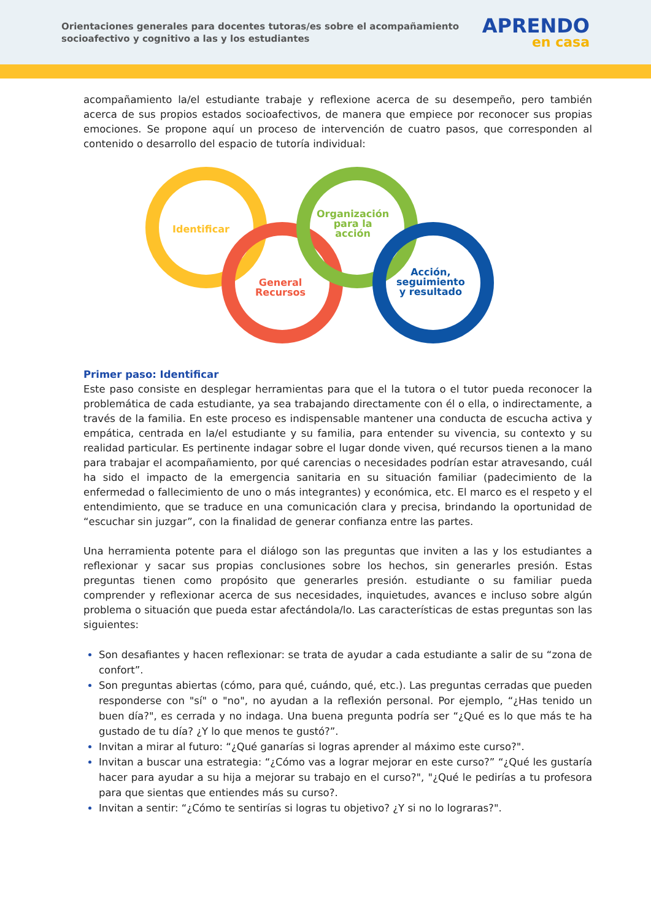Orientaciones generales para docentes tutoras/es sobre el acompañamiento
socioafectivo y cognitivo a las y los estudiantes
APRENDO
en casa
acompañamiento la/el estudiante trabaje y reflexione acerca de su desempeño, pero también acerca de sus propios estados socioafectivos, de manera que empiece por reconocer sus propias emociones. Se propone aquí un proceso de intervención de cuatro pasos, que corresponden al contenido o desarrollo del espacio de tutoría individual:
Identificar
General
Recursos
Organización
para la
acción
Acción,
seguimiento
y resultado
Primer paso: Identificar
Este paso consiste en desplegar herramientas para que el la tutora o el tutor pueda reconocer la problemática de cada estudiante, ya sea trabajando directamente con él o ella, o indirectamente, a través de la familia. En este proceso es indispensable mantener una conducta de escucha activa y empática, centrada en la/el estudiante y su familia, para entender su vivencia, su contexto y su realidad particular. Es pertinente indagar sobre el lugar donde viven, qué recursos tienen a la mano para trabajar el acompañamiento, por qué carencias o necesidades podrían estar atravesando, cuál ha sido el impacto de la emergencia sanitaria en su situación familiar (padecimiento de la enfermedad o fallecimiento de uno o más integrantes) y económica, etc. El marco es el respeto y el entendimiento, que se traduce en una comunicación clara y precisa, brindando la oportunidad de “escuchar sin juzgar”, con la finalidad de generar confianza entre las partes.
Una herramienta potente para el diálogo son las preguntas que inviten a las y los estudiantes a reflexionar y sacar sus propias conclusiones sobre los hechos, sin generarles presión. Estas preguntas tienen como propósito que generarles presión. estudiante o su familiar pueda comprender y reflexionar acerca de sus necesidades, inquietudes, avances e incluso sobre algún problema o situación que pueda estar afectándola/lo. Las características de estas preguntas son las siguientes:
Son desafiantes y hacen reflexionar: se trata de ayudar a cada estudiante a salir de su “zona de confort”.
Son preguntas abiertas (cómo, para qué, cuándo, qué, etc.). Las preguntas cerradas que pueden responderse con "sí" o "no", no ayudan a la reflexión personal. Por ejemplo, “¿Has tenido un buen día?", es cerrada y no indaga. Una buena pregunta podría ser “¿Qué es lo que más te ha gustado de tu día? ¿Y lo que menos te gustó?”.
Invitan a mirar al futuro: “¿Qué ganarías si logras aprender al máximo este curso?".
Invitan a buscar una estrategia: “¿Cómo vas a lograr mejorar en este curso?” “¿Qué les gustaría hacer para ayudar a su hija a mejorar su trabajo en el curso?", "¿Qué le pedirías a tu profesora para que sientas que entiendes más su curso?.
Invitan a sentir: “¿Cómo te sentirías si logras tu objetivo? ¿Y si no lo lograras?".